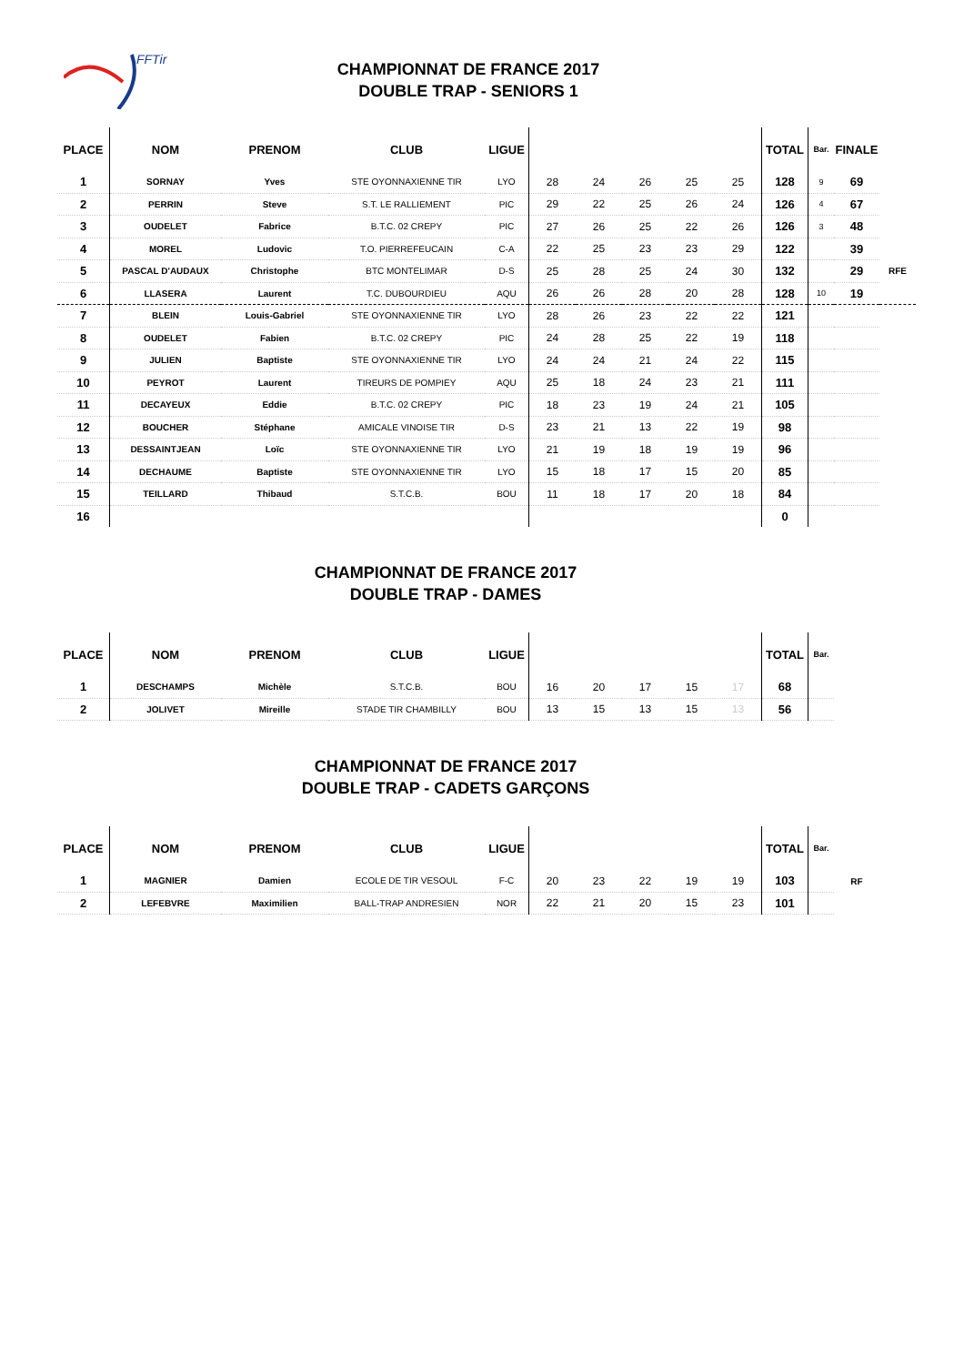FFTir
CHAMPIONNAT DE FRANCE 2017
DOUBLE TRAP - SENIORS 1
| PLACE | NOM | PRENOM | CLUB | LIGUE | | | | | | TOTAL | Bar. | FINALE | |
| --- | --- | --- | --- | --- | --- | --- | --- | --- | --- | --- | --- | --- | --- |
| 1 | SORNAY | Yves | STE OYONNAXIENNE TIR | LYO | 28 | 24 | 26 | 25 | 25 | 128 | 9 | 69 | |
| 2 | PERRIN | Steve | S.T. LE RALLIEMENT | PIC | 29 | 22 | 25 | 26 | 24 | 126 | 4 | 67 | |
| 3 | OUDELET | Fabrice | B.T.C. 02 CREPY | PIC | 27 | 26 | 25 | 22 | 26 | 126 | 3 | 48 | |
| 4 | MOREL | Ludovic | T.O. PIERREFEUCAIN | C-A | 22 | 25 | 23 | 23 | 29 | 122 | | 39 | |
| 5 | PASCAL D'AUDAUX | Christophe | BTC MONTELIMAR | D-S | 25 | 28 | 25 | 24 | 30 | 132 | | 29 | RFE |
| 6 | LLASERA | Laurent | T.C. DUBOURDIEU | AQU | 26 | 26 | 28 | 20 | 28 | 128 | 10 | 19 | |
| 7 | BLEIN | Louis-Gabriel | STE OYONNAXIENNE TIR | LYO | 28 | 26 | 23 | 22 | 22 | 121 | | | |
| 8 | OUDELET | Fabien | B.T.C. 02 CREPY | PIC | 24 | 28 | 25 | 22 | 19 | 118 | | | |
| 9 | JULIEN | Baptiste | STE OYONNAXIENNE TIR | LYO | 24 | 24 | 21 | 24 | 22 | 115 | | | |
| 10 | PEYROT | Laurent | TIREURS DE POMPIEY | AQU | 25 | 18 | 24 | 23 | 21 | 111 | | | |
| 11 | DECAYEUX | Eddie | B.T.C. 02 CREPY | PIC | 18 | 23 | 19 | 24 | 21 | 105 | | | |
| 12 | BOUCHER | Stéphane | AMICALE VINOISE TIR | D-S | 23 | 21 | 13 | 22 | 19 | 98 | | | |
| 13 | DESSAINTJEAN | Loïc | STE OYONNAXIENNE TIR | LYO | 21 | 19 | 18 | 19 | 19 | 96 | | | |
| 14 | DECHAUME | Baptiste | STE OYONNAXIENNE TIR | LYO | 15 | 18 | 17 | 15 | 20 | 85 | | | |
| 15 | TEILLARD | Thibaud | S.T.C.B. | BOU | 11 | 18 | 17 | 20 | 18 | 84 | | | |
| 16 | | | | | | | | | | 0 | | | |
CHAMPIONNAT DE FRANCE 2017
DOUBLE TRAP - DAMES
| PLACE | NOM | PRENOM | CLUB | LIGUE | | | | | | TOTAL | Bar. |
| --- | --- | --- | --- | --- | --- | --- | --- | --- | --- | --- | --- |
| 1 | DESCHAMPS | Michèle | S.T.C.B. | BOU | 16 | 20 | 17 | 15 | 17 | 68 | |
| 2 | JOLIVET | Mireille | STADE TIR CHAMBILLY | BOU | 13 | 15 | 13 | 15 | 13 | 56 | |
CHAMPIONNAT DE FRANCE 2017
DOUBLE TRAP - CADETS GARÇONS
| PLACE | NOM | PRENOM | CLUB | LIGUE | | | | | | TOTAL | Bar. | |
| --- | --- | --- | --- | --- | --- | --- | --- | --- | --- | --- | --- | --- |
| 1 | MAGNIER | Damien | ECOLE DE TIR VESOUL | F-C | 20 | 23 | 22 | 19 | 19 | 103 | | RF |
| 2 | LEFEBVRE | Maximilien | BALL-TRAP ANDRESIEN | NOR | 22 | 21 | 20 | 15 | 23 | 101 | | |